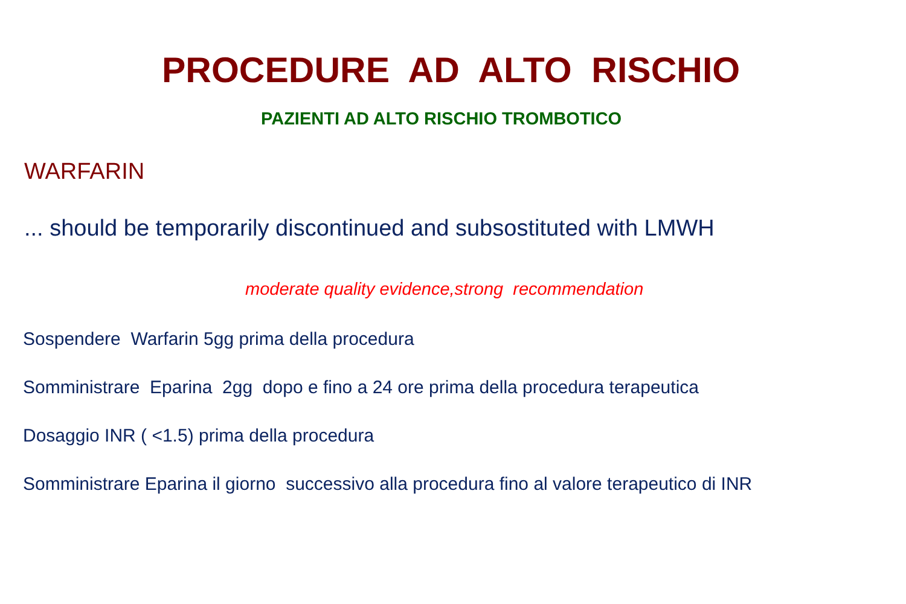PROCEDURE AD ALTO RISCHIO
PAZIENTI AD ALTO RISCHIO TROMBOTICO
WARFARIN
... should be temporarily discontinued and subsostituted with LMWH
moderate quality evidence,strong recommendation
Sospendere Warfarin 5gg prima della procedura
Somministrare Eparina 2gg dopo e fino a 24 ore prima della procedura terapeutica
Dosaggio INR ( <1.5) prima della procedura
Somministrare Eparina il giorno successivo alla procedura fino al valore terapeutico di INR